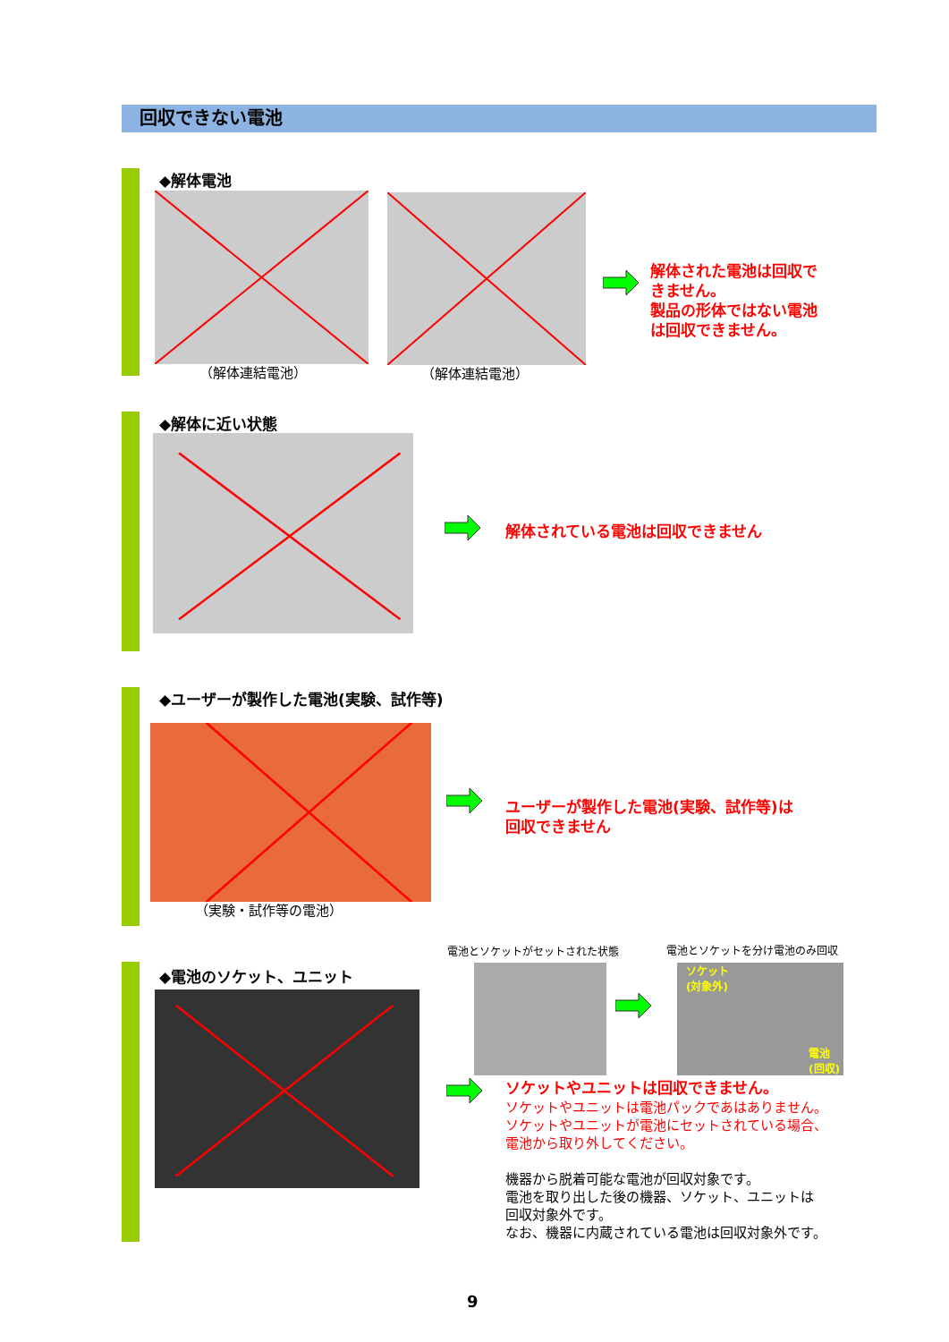回収できない電池
◆解体電池
（解体連結電池） （解体連結電池）
解体された電池は回収で
きません。
製品の形体ではない電池
は回収できません。
◆解体に近い状態
解体されている電池は回収できません
◆ユーザーが製作した電池(実験、試作等)
（実験・試作等の電池）
ユーザーが製作した電池(実験、試作等)は
回収できません
◆電池のソケット、ユニット
電池とソケットがセットされた状態 電池とソケットを分け電池のみ回収
ソケット
(対象外)
電池
(回収)
ソケットやユニットは回収できません。
ソケットやユニットは電池パックであはありません。
ソケットやユニットが電池にセットされている場合、
電池から取り外してください。
機器から脱着可能な電池が回収対象です。
電池を取り出した後の機器、ソケット、ユニットは
回収対象外です。
なお、機器に内蔵されている電池は回収対象外です。
9